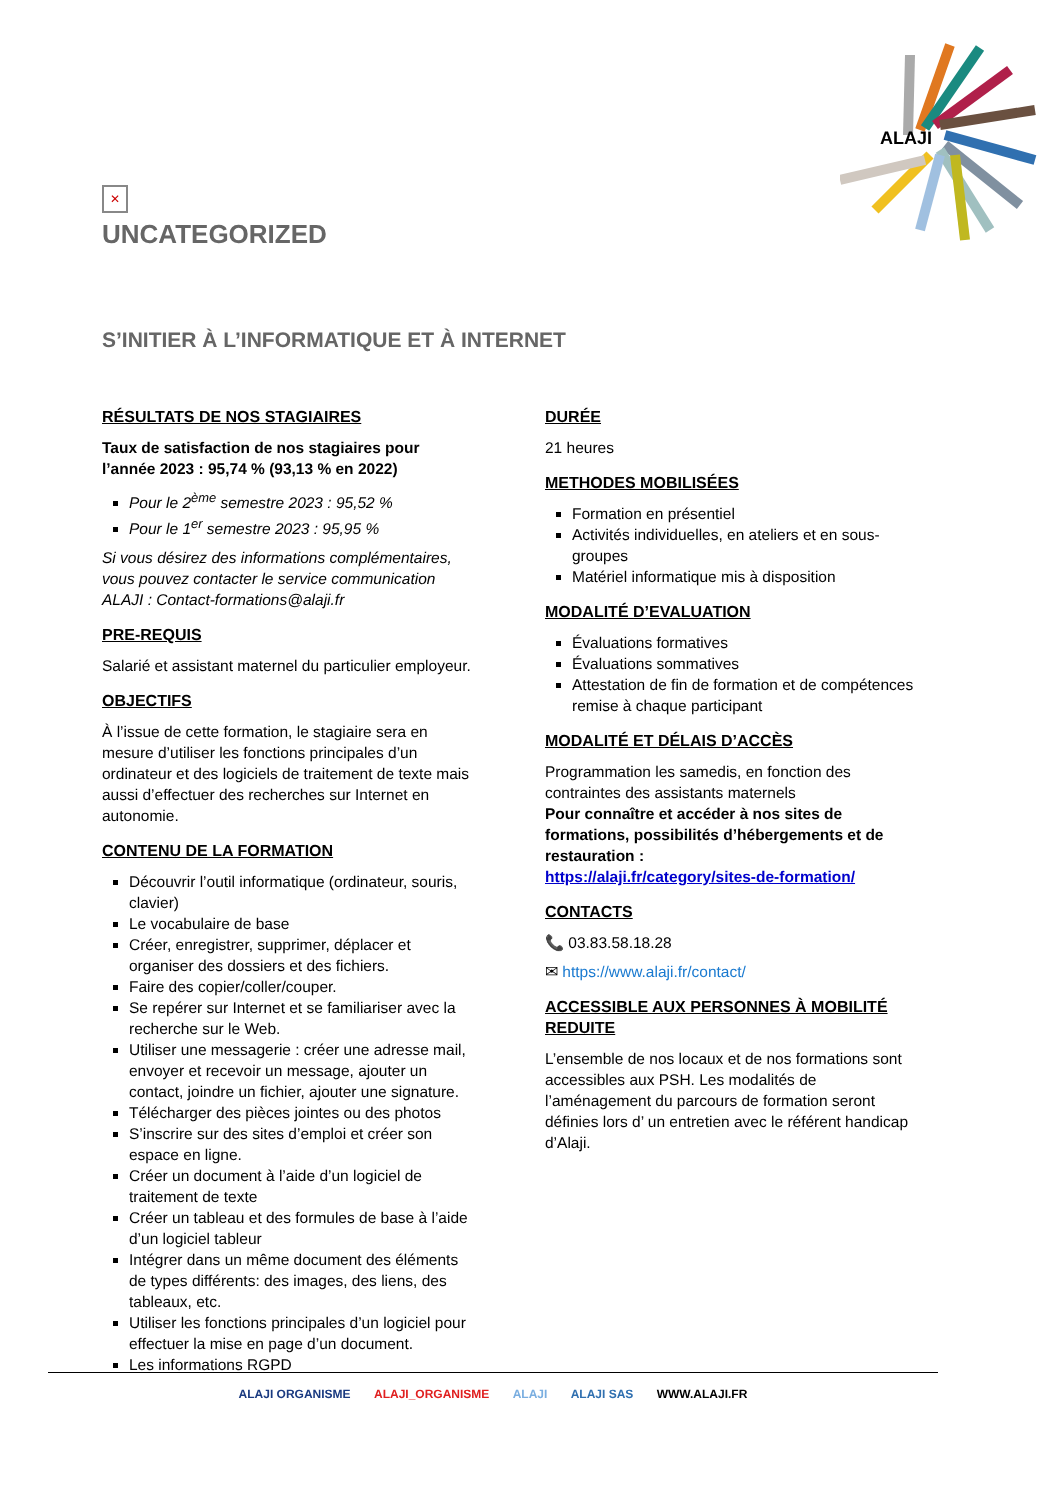ALAJI
✕
UNCATEGORIZED
S’INITIER À L’INFORMATIQUE ET À INTERNET
RÉSULTATS DE NOS STAGIAIRES
Taux de satisfaction de nos stagiaires pour l’année 2023 : 95,74 % (93,13 % en 2022)
Pour le 2<sup>ème</sup> semestre 2023 : 95,52 %
Pour le 1<sup>er</sup> semestre 2023 : 95,95 %
Si vous désirez des informations complémentaires, vous pouvez contacter le service communication ALAJI : Contact-formations@alaji.fr
PRE-REQUIS
Salarié et assistant maternel du particulier employeur.
OBJECTIFS
À l’issue de cette formation, le stagiaire sera en mesure d’utiliser les fonctions principales d’un ordinateur et des logiciels de traitement de texte mais aussi d’effectuer des recherches sur Internet en autonomie.
CONTENU DE LA FORMATION
Découvrir l’outil informatique (ordinateur, souris, clavier)
Le vocabulaire de base
Créer, enregistrer, supprimer, déplacer et organiser des dossiers et des fichiers.
Faire des copier/coller/couper.
Se repérer sur Internet et se familiariser avec la recherche sur le Web.
Utiliser une messagerie : créer une adresse mail, envoyer et recevoir un message, ajouter un contact, joindre un fichier, ajouter une signature.
Télécharger des pièces jointes ou des photos
S’inscrire sur des sites d’emploi et créer son espace en ligne.
Créer un document à l’aide d’un logiciel de traitement de texte
Créer un tableau et des formules de base à l’aide d’un logiciel tableur
Intégrer dans un même document des éléments de types différents: des images, des liens, des tableaux, etc.
Utiliser les fonctions principales d’un logiciel pour effectuer la mise en page d’un document.
Les informations RGPD
DURÉE
21 heures
METHODES MOBILISÉES
Formation en présentiel
Activités individuelles, en ateliers et en sous-groupes
Matériel informatique mis à disposition
MODALITÉ D’EVALUATION
Évaluations formatives
Évaluations sommatives
Attestation de fin de formation et de compétences remise à chaque participant
MODALITÉ ET DÉLAIS D’ACCÈS
Programmation les samedis, en fonction des contraintes des assistants maternels
Pour connaître et accéder à nos sites de formations, possibilités d’hébergements et de restauration :
https://alaji.fr/category/sites-de-formation/
CONTACTS
📞 03.83.58.18.28
✉ https://www.alaji.fr/contact/
ACCESSIBLE AUX PERSONNES À MOBILITÉ REDUITE
L’ensemble de nos locaux et de nos formations sont accessibles aux PSH. Les modalités de l’aménagement du parcours de formation seront définies lors d’ un entretien avec le référent handicap d’Alaji.
ALAJI ORGANISME ALAJI_ORGANISME ALAJI ALAJI SAS WWW.ALAJI.FR